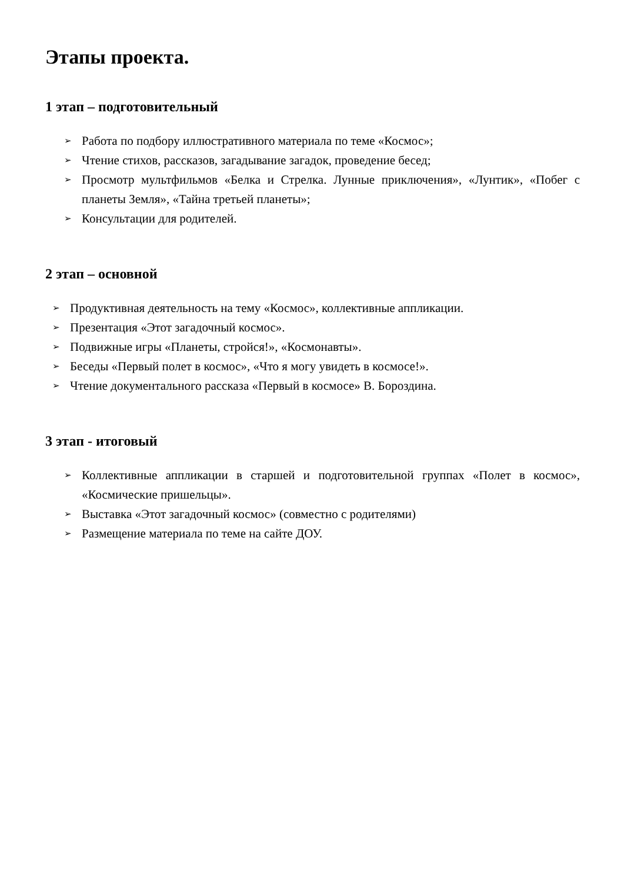Этапы проекта.
1 этап – подготовительный
➢ Работа по подбору иллюстративного материала по теме «Космос»;
➢ Чтение стихов, рассказов, загадывание загадок, проведение бесед;
➢ Просмотр мультфильмов «Белка и Стрелка. Лунные приключения», «Лунтик», «Побег с планеты Земля», «Тайна третьей планеты»;
➢ Консультации для родителей.
2 этап – основной
➢ Продуктивная деятельность на тему «Космос», коллективные аппликации.
➢ Презентация «Этот загадочный космос».
➢ Подвижные игры «Планеты, стройся!», «Космонавты».
➢ Беседы «Первый полет в космос», «Что я могу увидеть в космосе!».
➢ Чтение документального рассказа «Первый в космосе» В. Бороздина.
3 этап - итоговый
➢ Коллективные аппликации в старшей и подготовительной группах «Полет в космос», «Космические пришельцы».
➢ Выставка «Этот загадочный космос» (совместно с родителями)
➢ Размещение материала по теме на сайте ДОУ.